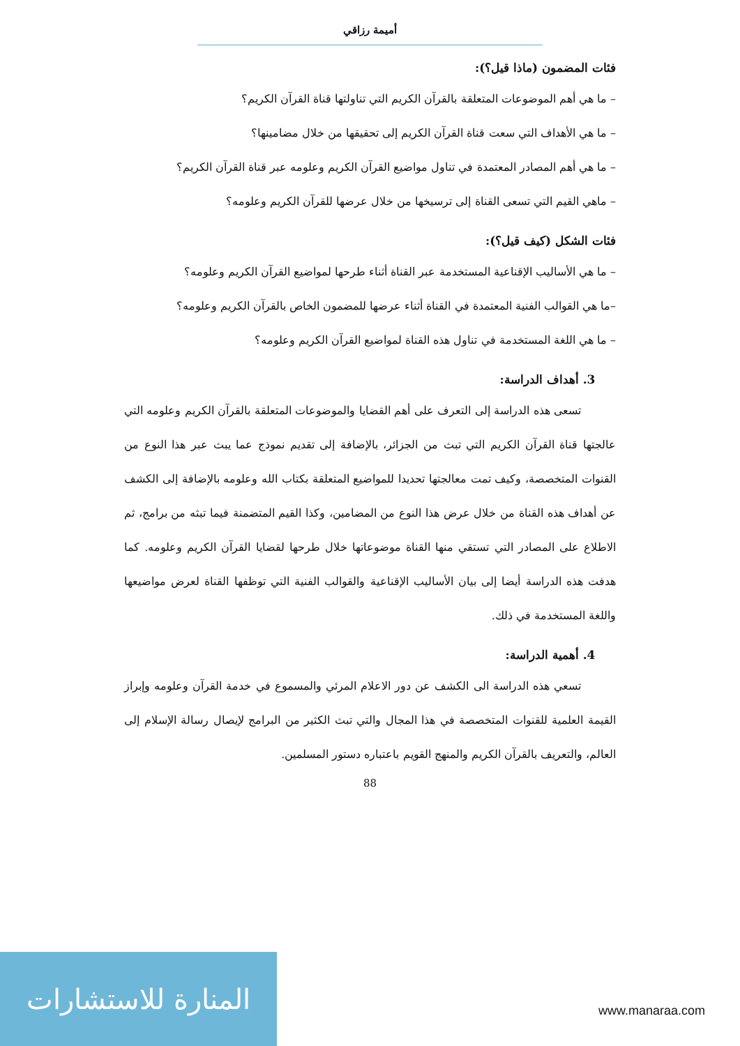أميمة رزاقي
فئات المضمون (ماذا قيل؟):
– ما هي أهم الموضوعات المتعلقة بالقرآن الكريم التي تناولتها قناة القرآن الكريم؟
– ما هي الأهداف التي سعت قناة القرآن الكريم إلى تحقيقها من خلال مضامينها؟
– ما هي أهم المصادر المعتمدة في تناول مواضيع القرآن الكريم وعلومه عبر قناة القرآن الكريم؟
– ماهي القيم التي تسعى القناة إلى ترسيخها من خلال عرضها للقرآن الكريم وعلومه؟
فئات الشكل (كيف قيل؟):
– ما هي الأساليب الإقناعية المستخدمة عبر القناة أثناء طرحها لمواضيع القرآن الكريم وعلومه؟
–ما هي القوالب الفنية المعتمدة في القناة أثناء عرضها للمضمون الخاص بالقرآن الكريم وعلومه؟
– ما هي اللغة المستخدمة في تناول هذه القناة لمواضيع القرآن الكريم وعلومه؟
3. أهداف الدراسة:
تسعى هذه الدراسة إلى التعرف على أهم القضايا والموضوعات المتعلقة بالقرآن الكريم وعلومه التي عالجتها قناة القرآن الكريم التي تبث من الجزائر، بالإضافة إلى تقديم نموذج عما يبث عبر هذا النوع من القنوات المتخصصة، وكيف تمت معالجتها تحديدا للمواضيع المتعلقة بكتاب الله وعلومه بالإضافة إلى الكشف عن أهداف هذه القناة من خلال عرض هذا النوع من المضامين، وكذا القيم المتضمنة فيما تبثه من برامج، ثم الاطلاع على المصادر التي تستقي منها القناة موضوعاتها خلال طرحها لقضايا القرآن الكريم وعلومه. كما هدفت هذه الدراسة أيضا إلى بيان الأساليب الإقناعية والقوالب الفنية التي توظفها القناة لعرض مواضيعها واللغة المستخدمة في ذلك.
4. أهمية الدراسة:
تسعي هذه الدراسة الى الكشف عن دور الاعلام المرئي والمسموع في خدمة القرآن وعلومه وإبراز القيمة العلمية للقنوات المتخصصة في هذا المجال والتي تبث الكثير من البرامج لإيصال رسالة الإسلام إلى العالم، والتعريف بالقرآن الكريم والمنهج القويم باعتباره دستور المسلمين.
88
المنارة للاستشارات
www.manaraa.com